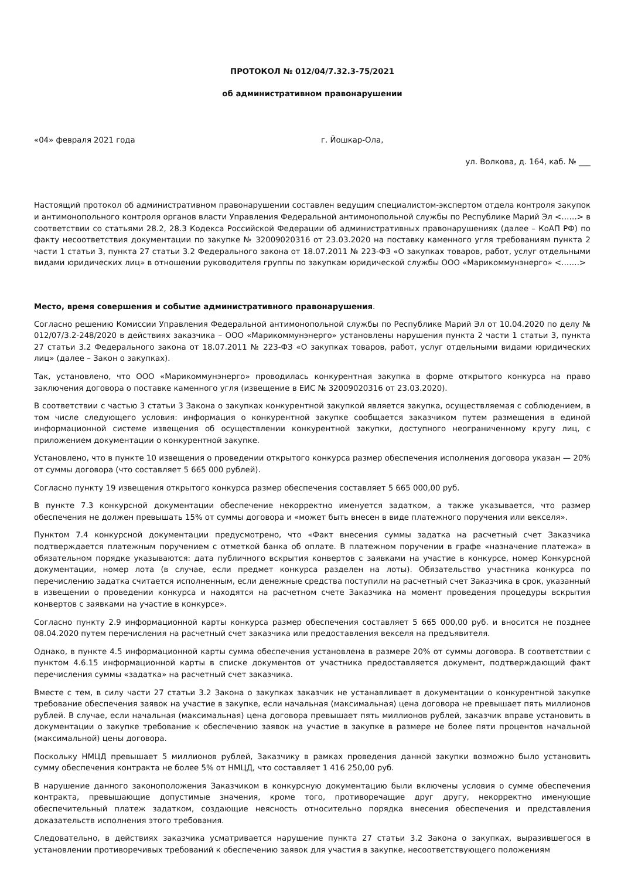ПРОТОКОЛ № 012/04/7.32.3-75/2021
об административном правонарушении
«04» февраля 2021 года г. Йошкар-Ола,
ул. Волкова, д. 164, каб. № ___
Настоящий протокол об административном правонарушении составлен ведущим специалистом-экспертом отдела контроля закупок и антимонопольного контроля органов власти Управления Федеральной антимонопольной службы по Республике Марий Эл <……> в соответствии со статьями 28.2, 28.3 Кодекса Российской Федерации об административных правонарушениях (далее – КоАП РФ) по факту несоответствия документации по закупке № 32009020316 от 23.03.2020 на поставку каменного угля требованиям пункта 2 части 1 статьи 3, пункта 27 статьи 3.2 Федерального закона от 18.07.2011 № 223-ФЗ «О закупках товаров, работ, услуг отдельными видами юридических лиц» в отношении руководителя группы по закупкам юридической службы ООО «Марикоммунэнерго» <…….>
Место, время совершения и событие административного правонарушения.
Согласно решению Комиссии Управления Федеральной антимонопольной службы по Республике Марий Эл от 10.04.2020 по делу № 012/07/3.2-248/2020 в действиях заказчика – ООО «Марикоммунэнерго» установлены нарушения пункта 2 части 1 статьи 3, пункта 27 статьи 3.2 Федерального закона от 18.07.2011 № 223-ФЗ «О закупках товаров, работ, услуг отдельными видами юридических лиц» (далее – Закон о закупках).
Так, установлено, что ООО «Марикоммунэнерго» проводилась конкурентная закупка в форме открытого конкурса на право заключения договора о поставке каменного угля (извещение в ЕИС № 32009020316 от 23.03.2020).
В соответствии с частью 3 статьи 3 Закона о закупках конкурентной закупкой является закупка, осуществляемая с соблюдением, в том числе следующего условия: информация о конкурентной закупке сообщается заказчиком путем размещения в единой информационной системе извещения об осуществлении конкурентной закупки, доступного неограниченному кругу лиц, с приложением документации о конкурентной закупке.
Установлено, что в пункте 10 извещения о проведении открытого конкурса размер обеспечения исполнения договора указан — 20% от суммы договора (что составляет 5 665 000 рублей).
Согласно пункту 19 извещения открытого конкурса размер обеспечения составляет 5 665 000,00 руб.
В пункте 7.3 конкурсной документации обеспечение некорректно именуется задатком, а также указывается, что размер обеспечения не должен превышать 15% от суммы договора и «может быть внесен в виде платежного поручения или векселя».
Пунктом 7.4 конкурсной документации предусмотрено, что «Факт внесения суммы задатка на расчетный счет Заказчика подтверждается платежным поручением с отметкой банка об оплате. В платежном поручении в графе «назначение платежа» в обязательном порядке указываются: дата публичного вскрытия конвертов с заявками на участие в конкурсе, номер Конкурсной документации, номер лота (в случае, если предмет конкурса разделен на лоты). Обязательство участника конкурса по перечислению задатка считается исполненным, если денежные средства поступили на расчетный счет Заказчика в срок, указанный в извещении о проведении конкурса и находятся на расчетном счете Заказчика на момент проведения процедуры вскрытия конвертов с заявками на участие в конкурсе».
Согласно пункту 2.9 информационной карты конкурса размер обеспечения составляет 5 665 000,00 руб. и вносится не позднее 08.04.2020 путем перечисления на расчетный счет заказчика или предоставления векселя на предъявителя.
Однако, в пункте 4.5 информационной карты сумма обеспечения установлена в размере 20% от суммы договора. В соответствии с пунктом 4.6.15 информационной карты в списке документов от участника предоставляется документ, подтверждающий факт перечисления суммы «задатка» на расчетный счет заказчика.
Вместе с тем, в силу части 27 статьи 3.2 Закона о закупках заказчик не устанавливает в документации о конкурентной закупке требование обеспечения заявок на участие в закупке, если начальная (максимальная) цена договора не превышает пять миллионов рублей. В случае, если начальная (максимальная) цена договора превышает пять миллионов рублей, заказчик вправе установить в документации о закупке требование к обеспечению заявок на участие в закупке в размере не более пяти процентов начальной (максимальной) цены договора.
Поскольку НМЦД превышает 5 миллионов рублей, Заказчику в рамках проведения данной закупки возможно было установить сумму обеспечения контракта не более 5% от НМЦД, что составляет 1 416 250,00 руб.
В нарушение данного законоположения Заказчиком в конкурсную документацию были включены условия о сумме обеспечения контракта, превышающие допустимые значения, кроме того, противоречащие друг другу, некорректно именующие обеспечительный платеж задатком, создающие неясность относительно порядка внесения обеспечения и представления доказательств исполнения этого требования.
Следовательно, в действиях заказчика усматривается нарушение пункта 27 статьи 3.2 Закона о закупках, выразившегося в установлении противоречивых требований к обеспечению заявок для участия в закупке, несоответствующего положениям